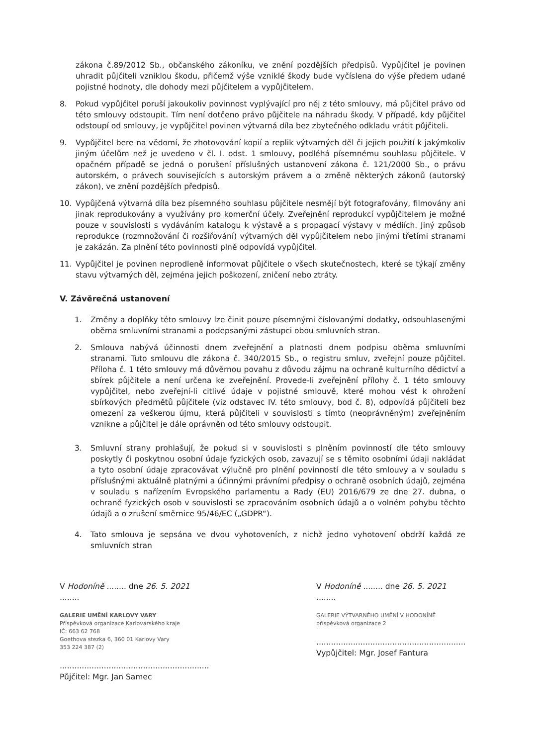zákona č.89/2012 Sb., občanského zákoníku, ve znění pozdějších předpisů. Vypůjčitel je povinen uhradit půjčiteli vzniklou škodu, přičemž výše vzniklé škody bude vyčíslena do výše předem udané pojistné hodnoty, dle dohody mezi půjčitelem a vypůjčitelem.
8. Pokud vypůjčitel poruší jakoukoliv povinnost vyplývající pro něj z této smlouvy, má půjčitel právo od této smlouvy odstoupit. Tím není dotčeno právo půjčitele na náhradu škody. V případě, kdy půjčitel odstoupí od smlouvy, je vypůjčitel povinen výtvarná díla bez zbytečného odkladu vrátit půjčiteli.
9. Vypůjčitel bere na vědomí, že zhotovování kopií a replik výtvarných děl či jejich použití k jakýmkoliv jiným účelům než je uvedeno v čl. I. odst. 1 smlouvy, podléhá písemnému souhlasu půjčitele. V opačném případě se jedná o porušení příslušných ustanovení zákona č. 121/2000 Sb., o právu autorském, o právech souvisejících s autorským právem a o změně některých zákonů (autorský zákon), ve znění pozdějších předpisů.
10. Vypůjčená výtvarná díla bez písemného souhlasu půjčitele nesmějí být fotografovány, filmovány ani jinak reprodukovány a využívány pro komerční účely. Zveřejnění reprodukcí vypůjčitelem je možné pouze v souvislosti s vydáváním katalogu k výstavě a s propagací výstavy v médiích. Jiný způsob reprodukce (rozmnožování či rozšiřování) výtvarných děl vypůjčitelem nebo jinými třetími stranami je zakázán. Za plnění této povinnosti plně odpovídá vypůjčitel.
11. Vypůjčitel je povinen neprodleně informovat půjčitele o všech skutečnostech, které se týkají změny stavu výtvarných děl, zejména jejich poškození, zničení nebo ztráty.
V. Závěrečná ustanovení
1. Změny a doplňky této smlouvy lze činit pouze písemnými číslovanými dodatky, odsouhlasenými oběma smluvními stranami a podepsanými zástupci obou smluvních stran.
2. Smlouva nabývá účinnosti dnem zveřejnění a platnosti dnem podpisu oběma smluvními stranami. Tuto smlouvu dle zákona č. 340/2015 Sb., o registru smluv, zveřejní pouze půjčitel. Příloha č. 1 této smlouvy má důvěrnou povahu z důvodu zájmu na ochraně kulturního dědictví a sbírek půjčitele a není určena ke zveřejnění. Provede-li zveřejnění přílohy č. 1 této smlouvy vypůjčitel, nebo zveřejní-li citlivé údaje v pojistné smlouvě, které mohou vést k ohrožení sbírkových předmětů půjčitele (viz odstavec IV. této smlouvy, bod č. 8), odpovídá půjčiteli bez omezení za veškerou újmu, která půjčiteli v souvislosti s tímto (neoprávněným) zveřejněním vznikne a půjčitel je dále oprávněn od této smlouvy odstoupit.
3. Smluvní strany prohlašují, že pokud si v souvislosti s plněním povinností dle této smlouvy poskytly či poskytnou osobní údaje fyzických osob, zavazují se s těmito osobními údaji nakládat a tyto osobní údaje zpracovávat výlučně pro plnění povinností dle této smlouvy a v souladu s příslušnými aktuálně platnými a účinnými právními předpisy o ochraně osobních údajů, zejména v souladu s nařízením Evropského parlamentu a Rady (EU) 2016/679 ze dne 27. dubna, o ochraně fyzických osob v souvislosti se zpracováním osobních údajů a o volném pohybu těchto údajů a o zrušení směrnice 95/46/EC („GDPR“).
4. Tato smlouva je sepsána ve dvou vyhotoveních, z nichž jedno vyhotovení obdrží každá ze smluvních stran
V Hodoníně ........ dne 26. 5. 2021 ........
GALERIE UMĚNÍ KARLOVY VARY
Příspěvková organizace Karlovarského kraje
IČ: 663 62 768
Goethova stezka 6, 360 01 Karlovy Vary
353 224 387 (2)
.............................................................
Půjčitel: Mgr. Jan Samec
V Hodoníně ........ dne 26. 5. 2021 ........
GALERIE VÝTVARNÉHO UMĚNÍ V HODONÍNĚ příspěvková organizace 2
.............................................................
Vypůjčitel: Mgr. Josef Fantura